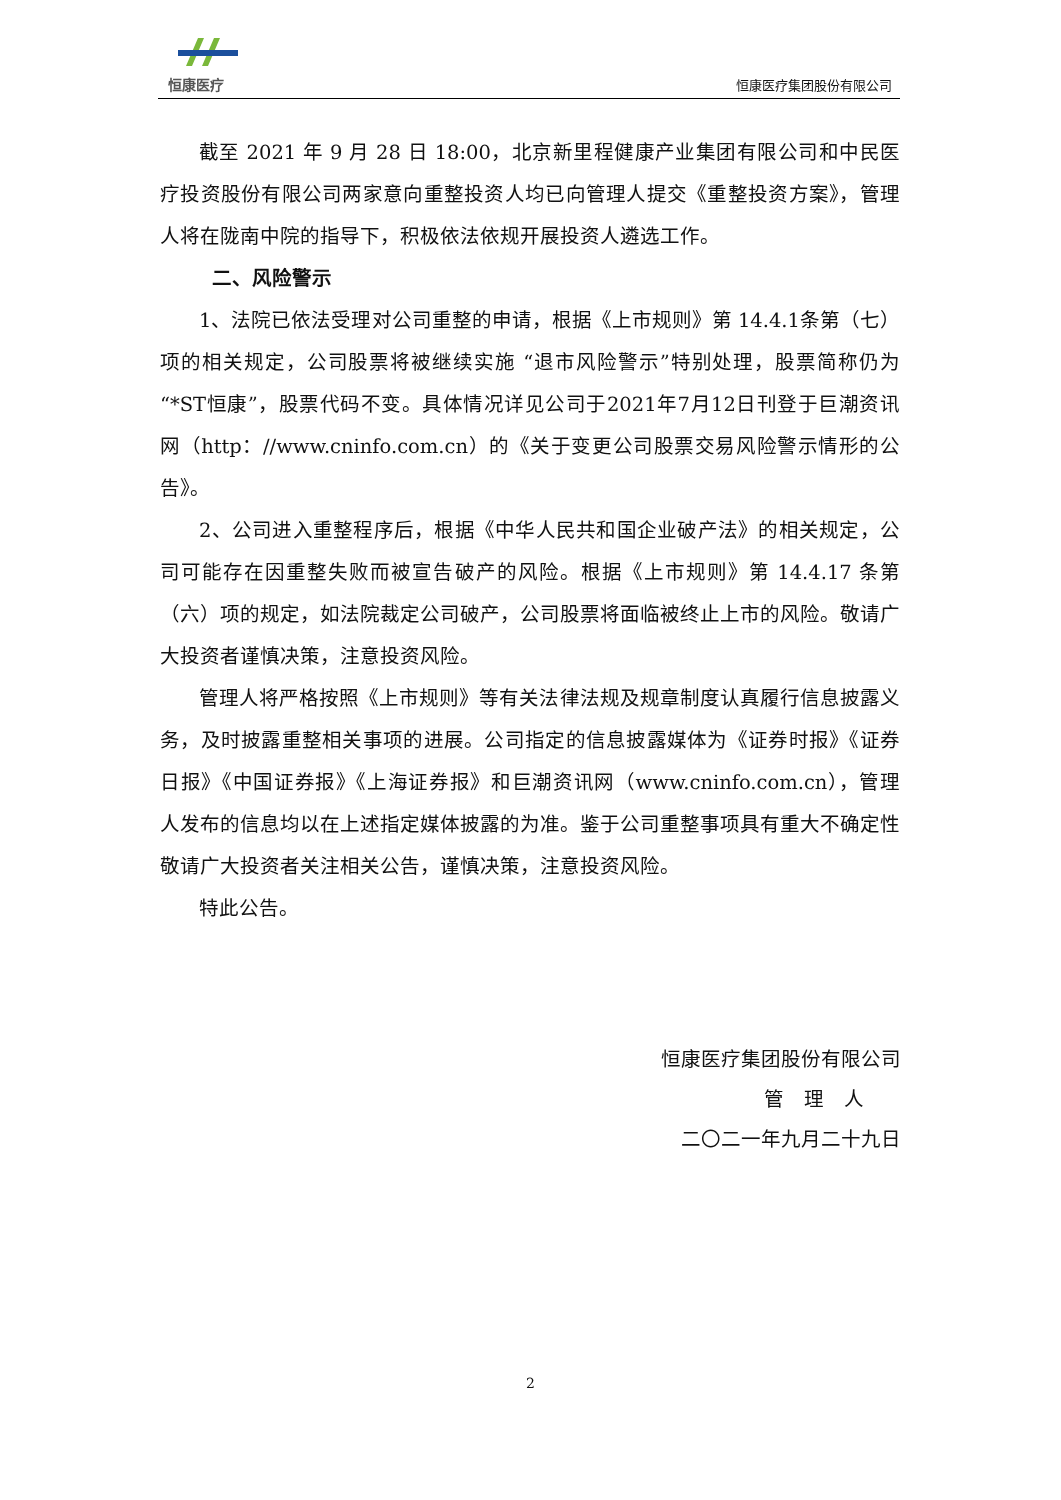恒康医疗
恒康医疗集团股份有限公司
截至 2021 年 9 月 28 日 18:00，北京新里程健康产业集团有限公司和中民医疗投资股份有限公司两家意向重整投资人均已向管理人提交《重整投资方案》，管理人将在陇南中院的指导下，积极依法依规开展投资人遴选工作。
二、风险警示
1、法院已依法受理对公司重整的申请，根据《上市规则》第 14.4.1条第（七）项的相关规定，公司股票将被继续实施 “退市风险警示”特别处理，股票简称仍为“*ST恒康”，股票代码不变。具体情况详见公司于2021年7月12日刊登于巨潮资讯网（http：//www.cninfo.com.cn）的《关于变更公司股票交易风险警示情形的公告》。
2、公司进入重整程序后，根据《中华人民共和国企业破产法》的相关规定，公司可能存在因重整失败而被宣告破产的风险。根据《上市规则》第 14.4.17 条第（六）项的规定，如法院裁定公司破产，公司股票将面临被终止上市的风险。敬请广大投资者谨慎决策，注意投资风险。
管理人将严格按照《上市规则》等有关法律法规及规章制度认真履行信息披露义务，及时披露重整相关事项的进展。公司指定的信息披露媒体为《证券时报》《证券日报》《中国证券报》《上海证券报》和巨潮资讯网（www.cninfo.com.cn），管理人发布的信息均以在上述指定媒体披露的为准。鉴于公司重整事项具有重大不确定性敬请广大投资者关注相关公告，谨慎决策，注意投资风险。
特此公告。
恒康医疗集团股份有限公司
管　理　人
二〇二一年九月二十九日
2